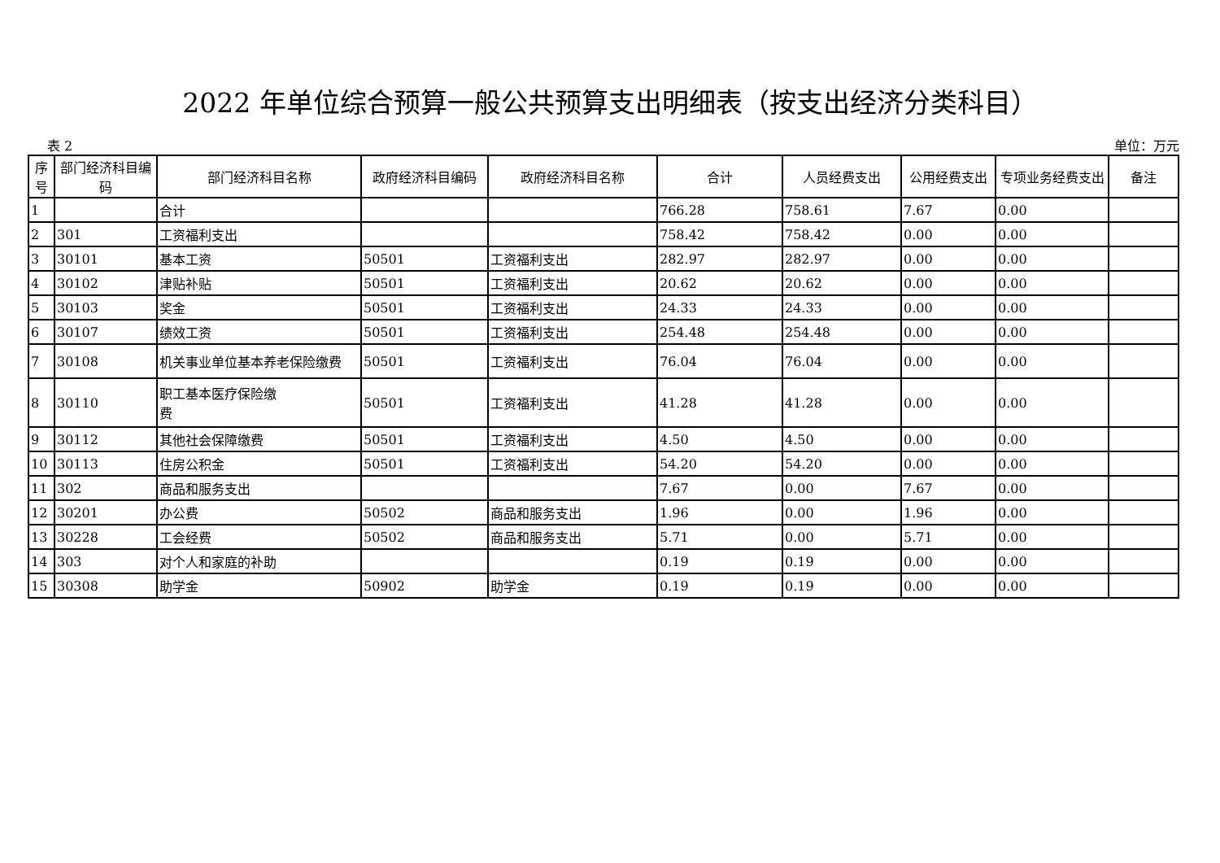2022 年单位综合预算一般公共预算支出明细表（按支出经济分类科目）
表 2 单位：万元
| 序号 | 部门经济科目编码 | 部门经济科目名称 | 政府经济科目编码 | 政府经济科目名称 | 合计 | 人员经费支出 | 公用经费支出 | 专项业务经费支出 | 备注 |
| --- | --- | --- | --- | --- | --- | --- | --- | --- | --- |
| 1 | | 合计 | | | 766.28 | 758.61 | 7.67 | 0.00 | |
| 2 | 301 | 工资福利支出 | | | 758.42 | 758.42 | 0.00 | 0.00 | |
| 3 | 30101 | 基本工资 | 50501 | 工资福利支出 | 282.97 | 282.97 | 0.00 | 0.00 | |
| 4 | 30102 | 津贴补贴 | 50501 | 工资福利支出 | 20.62 | 20.62 | 0.00 | 0.00 | |
| 5 | 30103 | 奖金 | 50501 | 工资福利支出 | 24.33 | 24.33 | 0.00 | 0.00 | |
| 6 | 30107 | 绩效工资 | 50501 | 工资福利支出 | 254.48 | 254.48 | 0.00 | 0.00 | |
| 7 | 30108 | 机关事业单位基本养老保险缴费 | 50501 | 工资福利支出 | 76.04 | 76.04 | 0.00 | 0.00 | |
| 8 | 30110 | 职工基本医疗保险缴 费 | 50501 | 工资福利支出 | 41.28 | 41.28 | 0.00 | 0.00 | |
| 9 | 30112 | 其他社会保障缴费 | 50501 | 工资福利支出 | 4.50 | 4.50 | 0.00 | 0.00 | |
| 10 | 30113 | 住房公积金 | 50501 | 工资福利支出 | 54.20 | 54.20 | 0.00 | 0.00 | |
| 11 | 302 | 商品和服务支出 | | | 7.67 | 0.00 | 7.67 | 0.00 | |
| 12 | 30201 | 办公费 | 50502 | 商品和服务支出 | 1.96 | 0.00 | 1.96 | 0.00 | |
| 13 | 30228 | 工会经费 | 50502 | 商品和服务支出 | 5.71 | 0.00 | 5.71 | 0.00 | |
| 14 | 303 | 对个人和家庭的补助 | | | 0.19 | 0.19 | 0.00 | 0.00 | |
| 15 | 30308 | 助学金 | 50902 | 助学金 | 0.19 | 0.19 | 0.00 | 0.00 | |